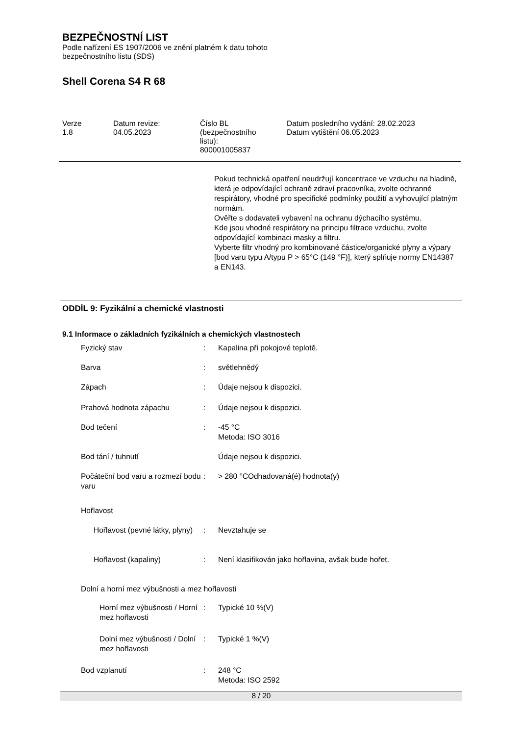BEZPEČNOSTNÍ LIST
Podle nařízení ES 1907/2006 ve znění platném k datu tohoto
bezpečnostního listu (SDS)
Shell Corena S4 R 68
| Verze 1.8 | Datum revize: 04.05.2023 | Číslo BL (bezpečnostního listu): 800001005837 | Datum posledního vydání: 28.02.2023 Datum vytištění 06.05.2023 |
Pokud technická opatření neudržují koncentrace ve vzduchu na hladině, která je odpovídající ochraně zdraví pracovníka, zvolte ochranné respirátory, vhodné pro specifické podmínky použití a vyhovující platným normám.
Ověřte s dodavateli vybavení na ochranu dýchacího systému.
Kde jsou vhodné respirátory na principu filtrace vzduchu, zvolte odpovídající kombinaci masky a filtru.
Vyberte filtr vhodný pro kombinované částice/organické plyny a výpary [bod varu typu A/typu P > 65°C (149 °F)], který splňuje normy EN14387 a EN143.
ODDÍL 9: Fyzikální a chemické vlastnosti
9.1 Informace o základních fyzikálních a chemických vlastnostech
| Fyzický stav | : | Kapalina při pokojové teplotě. |
| Barva | : | světlehnědý |
| Zápach | : | Údaje nejsou k dispozici. |
| Prahová hodnota zápachu | : | Údaje nejsou k dispozici. |
| Bod tečení | : | -45 °C Metoda: ISO 3016 |
| Bod tání / tuhnutí | | Údaje nejsou k dispozici. |
| Počáteční bod varu a rozmezí bodu varu | : | > 280 °COdhadovaná(é) hodnota(y) |
| Hořlavost | | |
| Hořlavost (pevné látky, plyny) | : | Nevztahuje se |
| Hořlavost (kapaliny) | : | Není klasifikován jako hořlavina, avšak bude hořet. |
| Dolní a horní mez výbušnosti a mez hořlavosti | | |
| Horní mez výbušnosti / Horní mez hořlavosti | : | Typické 10 %(V) |
| Dolní mez výbušnosti / Dolní mez hořlavosti | : | Typické 1 %(V) |
| Bod vzplanutí | : | 248 °C Metoda: ISO 2592 |
8 / 20